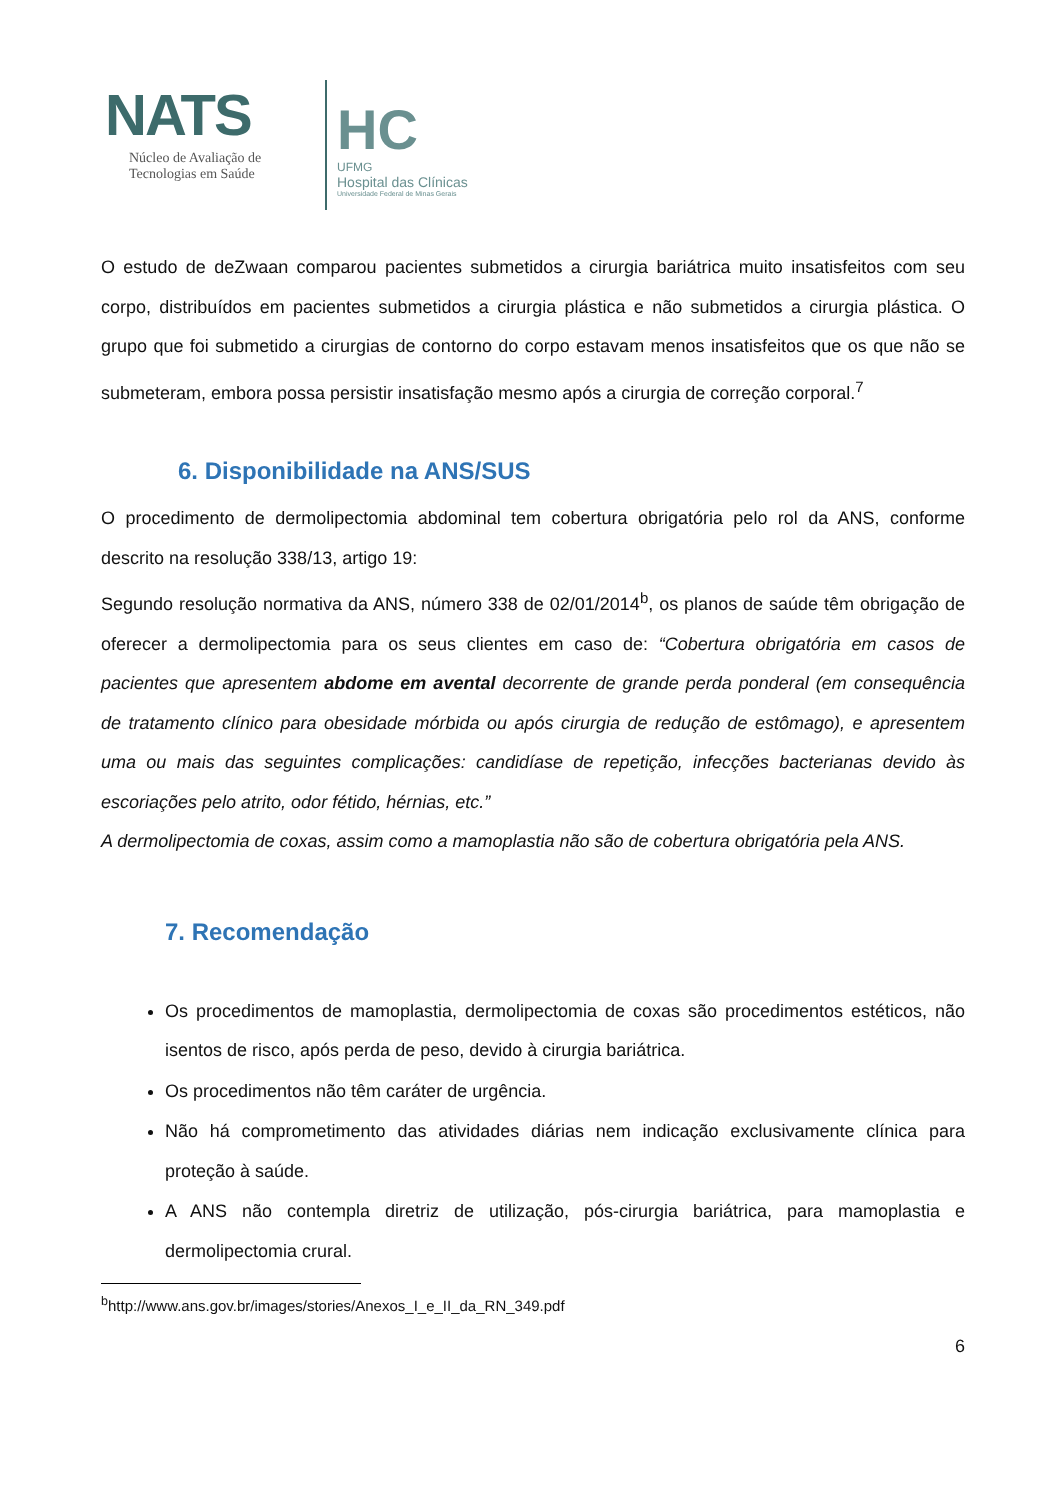NATS
Núcleo de Avaliação de
Tecnologias em Saúde
HC
UFMG
Hospital das Clínicas
Universidade Federal de Minas Gerais
O estudo de deZwaan comparou pacientes submetidos a cirurgia bariátrica muito insatisfeitos com seu corpo, distribuídos em pacientes submetidos a cirurgia plástica e não submetidos a cirurgia plástica. O grupo que foi submetido a cirurgias de contorno do corpo estavam menos insatisfeitos que os que não se submeteram, embora possa persistir insatisfação mesmo após a cirurgia de correção corporal.<sup>7</sup>
6. Disponibilidade na ANS/SUS
O procedimento de dermolipectomia abdominal tem cobertura obrigatória pelo rol da ANS, conforme descrito na resolução 338/13, artigo 19:
Segundo resolução normativa da ANS, número 338 de 02/01/2014<sup>b</sup>, os planos de saúde têm obrigação de oferecer a dermolipectomia para os seus clientes em caso de: “Cobertura obrigatória em casos de pacientes que apresentem abdome em avental decorrente de grande perda ponderal (em consequência de tratamento clínico para obesidade mórbida ou após cirurgia de redução de estômago), e apresentem uma ou mais das seguintes complicações: candidíase de repetição, infecções bacterianas devido às escoriações pelo atrito, odor fétido, hérnias, etc.”
A dermolipectomia de coxas, assim como a mamoplastia não são de cobertura obrigatória pela ANS.
7. Recomendação
Os procedimentos de mamoplastia, dermolipectomia de coxas são procedimentos estéticos, não isentos de risco, após perda de peso, devido à cirurgia bariátrica.
Os procedimentos não têm caráter de urgência.
Não há comprometimento das atividades diárias nem indicação exclusivamente clínica para proteção à saúde.
A ANS não contempla diretriz de utilização, pós-cirurgia bariátrica, para mamoplastia e dermolipectomia crural.
<sup>b</sup> http://www.ans.gov.br/images/stories/Anexos_I_e_II_da_RN_349.pdf
6